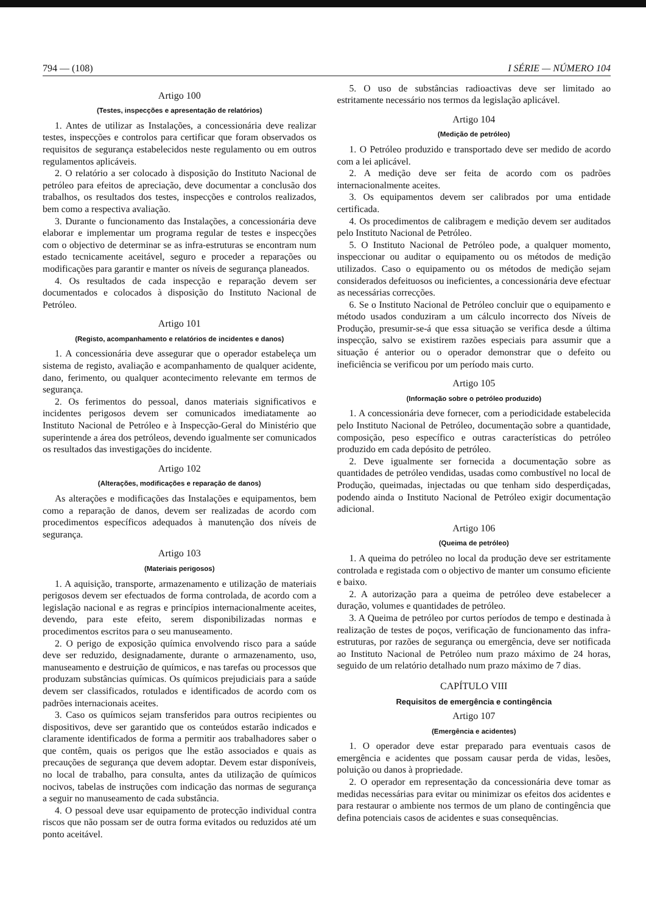794 — (108) I SÉRIE — NÚMERO 104
Artigo 100
(Testes, inspecções e apresentação de relatórios)
1. Antes de utilizar as Instalações, a concessionária deve realizar testes, inspecções e controlos para certificar que foram observados os requisitos de segurança estabelecidos neste regulamento ou em outros regulamentos aplicáveis.
2. O relatório a ser colocado à disposição do Instituto Nacional de petróleo para efeitos de apreciação, deve documentar a conclusão dos trabalhos, os resultados dos testes, inspecções e controlos realizados, bem como a respectiva avaliação.
3. Durante o funcionamento das Instalações, a concessionária deve elaborar e implementar um programa regular de testes e inspecções com o objectivo de determinar se as infra-estruturas se encontram num estado tecnicamente aceitável, seguro e proceder a reparações ou modificações para garantir e manter os níveis de segurança planeados.
4. Os resultados de cada inspecção e reparação devem ser documentados e colocados à disposição do Instituto Nacional de Petróleo.
Artigo 101
(Registo, acompanhamento e relatórios de incidentes e danos)
1. A concessionária deve assegurar que o operador estabeleça um sistema de registo, avaliação e acompanhamento de qualquer acidente, dano, ferimento, ou qualquer acontecimento relevante em termos de segurança.
2. Os ferimentos do pessoal, danos materiais significativos e incidentes perigosos devem ser comunicados imediatamente ao Instituto Nacional de Petróleo e à Inspecção-Geral do Ministério que superintende a área dos petróleos, devendo igualmente ser comunicados os resultados das investigações do incidente.
Artigo 102
(Alterações, modificações e reparação de danos)
As alterações e modificações das Instalações e equipamentos, bem como a reparação de danos, devem ser realizadas de acordo com procedimentos específicos adequados à manutenção dos níveis de segurança.
Artigo 103
(Materiais perigosos)
1. A aquisição, transporte, armazenamento e utilização de materiais perigosos devem ser efectuados de forma controlada, de acordo com a legislação nacional e as regras e princípios internacionalmente aceites, devendo, para este efeito, serem disponibilizadas normas e procedimentos escritos para o seu manuseamento.
2. O perigo de exposição química envolvendo risco para a saúde deve ser reduzido, designadamente, durante o armazenamento, uso, manuseamento e destruição de químicos, e nas tarefas ou processos que produzam substâncias químicas. Os químicos prejudiciais para a saúde devem ser classificados, rotulados e identificados de acordo com os padrões internacionais aceites.
3. Caso os químicos sejam transferidos para outros recipientes ou dispositivos, deve ser garantido que os conteúdos estarão indicados e claramente identificados de forma a permitir aos trabalhadores saber o que contêm, quais os perigos que lhe estão associados e quais as precauções de segurança que devem adoptar. Devem estar disponíveis, no local de trabalho, para consulta, antes da utilização de químicos nocivos, tabelas de instruções com indicação das normas de segurança a seguir no manuseamento de cada substância.
4. O pessoal deve usar equipamento de protecção individual contra riscos que não possam ser de outra forma evitados ou reduzidos até um ponto aceitável.
5. O uso de substâncias radioactivas deve ser limitado ao estritamente necessário nos termos da legislação aplicável.
Artigo 104
(Medição de petróleo)
1. O Petróleo produzido e transportado deve ser medido de acordo com a lei aplicável.
2. A medição deve ser feita de acordo com os padrões internacionalmente aceites.
3. Os equipamentos devem ser calibrados por uma entidade certificada.
4. Os procedimentos de calibragem e medição devem ser auditados pelo Instituto Nacional de Petróleo.
5. O Instituto Nacional de Petróleo pode, a qualquer momento, inspeccionar ou auditar o equipamento ou os métodos de medição utilizados. Caso o equipamento ou os métodos de medição sejam considerados defeituosos ou ineficientes, a concessionária deve efectuar as necessárias correcções.
6. Se o Instituto Nacional de Petróleo concluir que o equipamento e método usados conduziram a um cálculo incorrecto dos Níveis de Produção, presumir-se-á que essa situação se verifica desde a última inspecção, salvo se existirem razões especiais para assumir que a situação é anterior ou o operador demonstrar que o defeito ou ineficiência se verificou por um período mais curto.
Artigo 105
(Informação sobre o petróleo produzido)
1. A concessionária deve fornecer, com a periodicidade estabelecida pelo Instituto Nacional de Petróleo, documentação sobre a quantidade, composição, peso específico e outras características do petróleo produzido em cada depósito de petróleo.
2. Deve igualmente ser fornecida a documentação sobre as quantidades de petróleo vendidas, usadas como combustível no local de Produção, queimadas, injectadas ou que tenham sido desperdiçadas, podendo ainda o Instituto Nacional de Petróleo exigir documentação adicional.
Artigo 106
(Queima de petróleo)
1. A queima do petróleo no local da produção deve ser estritamente controlada e registada com o objectivo de manter um consumo eficiente e baixo.
2. A autorização para a queima de petróleo deve estabelecer a duração, volumes e quantidades de petróleo.
3. A Queima de petróleo por curtos períodos de tempo e destinada à realização de testes de poços, verificação de funcionamento das infra-estruturas, por razões de segurança ou emergência, deve ser notificada ao Instituto Nacional de Petróleo num prazo máximo de 24 horas, seguido de um relatório detalhado num prazo máximo de 7 dias.
CAPÍTULO VIII
Requisitos de emergência e contingência
Artigo 107
(Emergência e acidentes)
1. O operador deve estar preparado para eventuais casos de emergência e acidentes que possam causar perda de vidas, lesões, poluição ou danos à propriedade.
2. O operador em representação da concessionária deve tomar as medidas necessárias para evitar ou minimizar os efeitos dos acidentes e para restaurar o ambiente nos termos de um plano de contingência que defina potenciais casos de acidentes e suas consequências.